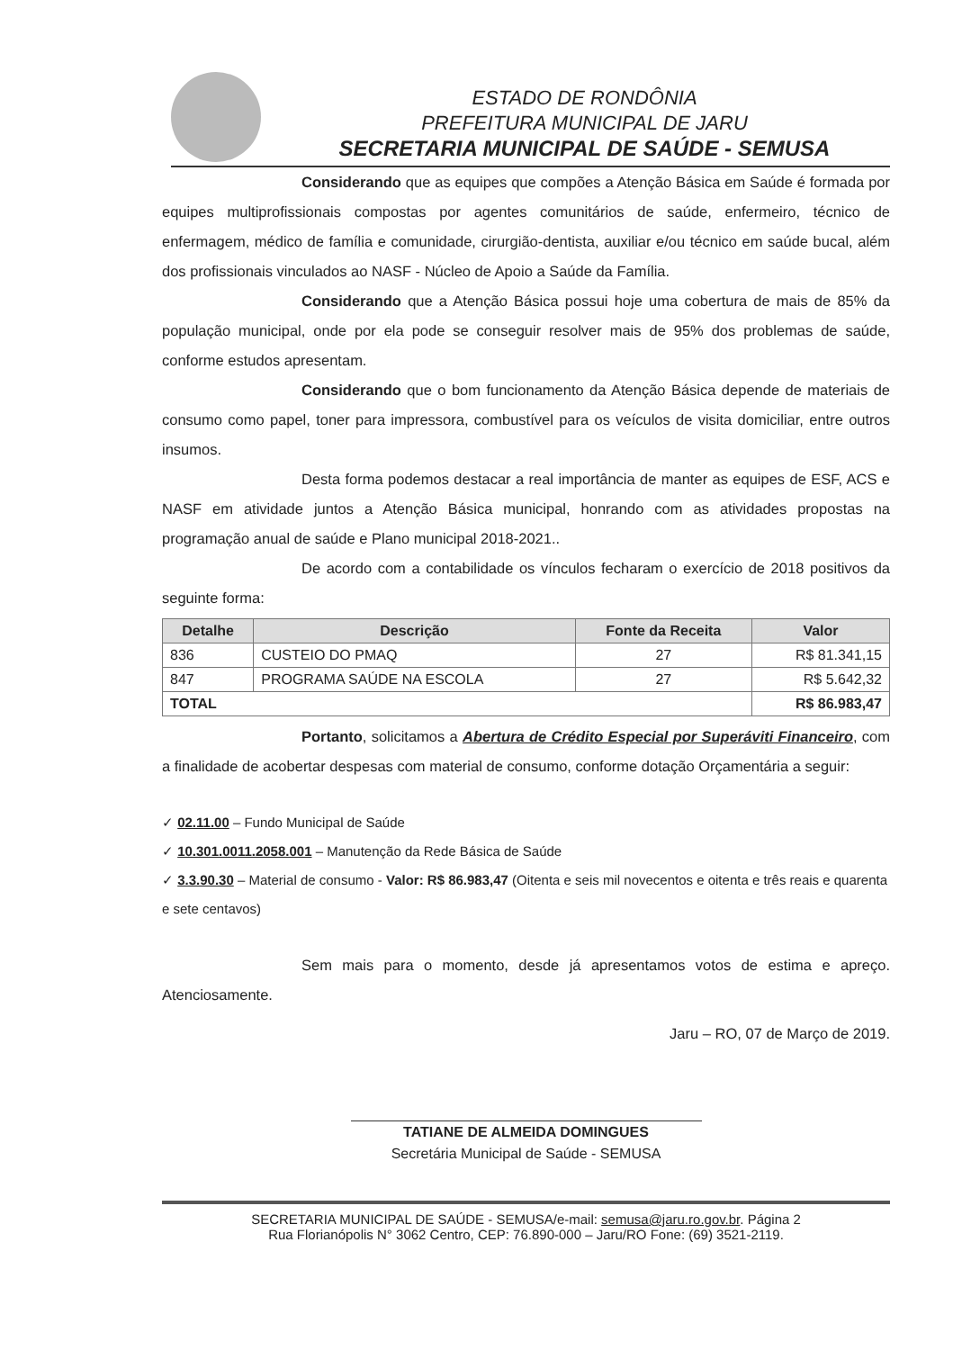ESTADO DE RONDÔNIA
PREFEITURA MUNICIPAL DE JARU
SECRETARIA MUNICIPAL DE SAÚDE - SEMUSA
Considerando que as equipes que compões a Atenção Básica em Saúde é formada por equipes multiprofissionais compostas por agentes comunitários de saúde, enfermeiro, técnico de enfermagem, médico de família e comunidade, cirurgião-dentista, auxiliar e/ou técnico em saúde bucal, além dos profissionais vinculados ao NASF - Núcleo de Apoio a Saúde da Família.
Considerando que a Atenção Básica possui hoje uma cobertura de mais de 85% da população municipal, onde por ela pode se conseguir resolver mais de 95% dos problemas de saúde, conforme estudos apresentam.
Considerando que o bom funcionamento da Atenção Básica depende de materiais de consumo como papel, toner para impressora, combustível para os veículos de visita domiciliar, entre outros insumos.
Desta forma podemos destacar a real importância de manter as equipes de ESF, ACS e NASF em atividade juntos a Atenção Básica municipal, honrando com as atividades propostas na programação anual de saúde e Plano municipal 2018-2021..
De acordo com a contabilidade os vínculos fecharam o exercício de 2018 positivos da seguinte forma:
| Detalhe | Descrição | Fonte da Receita | Valor |
| --- | --- | --- | --- |
| 836 | CUSTEIO DO PMAQ | 27 | R$ 81.341,15 |
| 847 | PROGRAMA SAÚDE NA ESCOLA | 27 | R$ 5.642,32 |
| TOTAL | | | R$ 86.983,47 |
Portanto, solicitamos a Abertura de Crédito Especial por Superáviti Financeiro, com a finalidade de acobertar despesas com material de consumo, conforme dotação Orçamentária a seguir:
✓ 02.11.00 – Fundo Municipal de Saúde
✓ 10.301.0011.2058.001 – Manutenção da Rede Básica de Saúde
✓ 3.3.90.30 – Material de consumo - Valor: R$ 86.983,47 (Oitenta e seis mil novecentos e oitenta e três reais e quarenta e sete centavos)
Sem mais para o momento, desde já apresentamos votos de estima e apreço. Atenciosamente.
Jaru – RO, 07 de Março de 2019.
TATIANE DE ALMEIDA DOMINGUES
Secretária Municipal de Saúde - SEMUSA
SECRETARIA MUNICIPAL DE SAÚDE - SEMUSA/e-mail: semusa@jaru.ro.gov.br. Página 2
Rua Florianópolis N° 3062 Centro, CEP: 76.890-000 – Jaru/RO Fone: (69) 3521-2119.